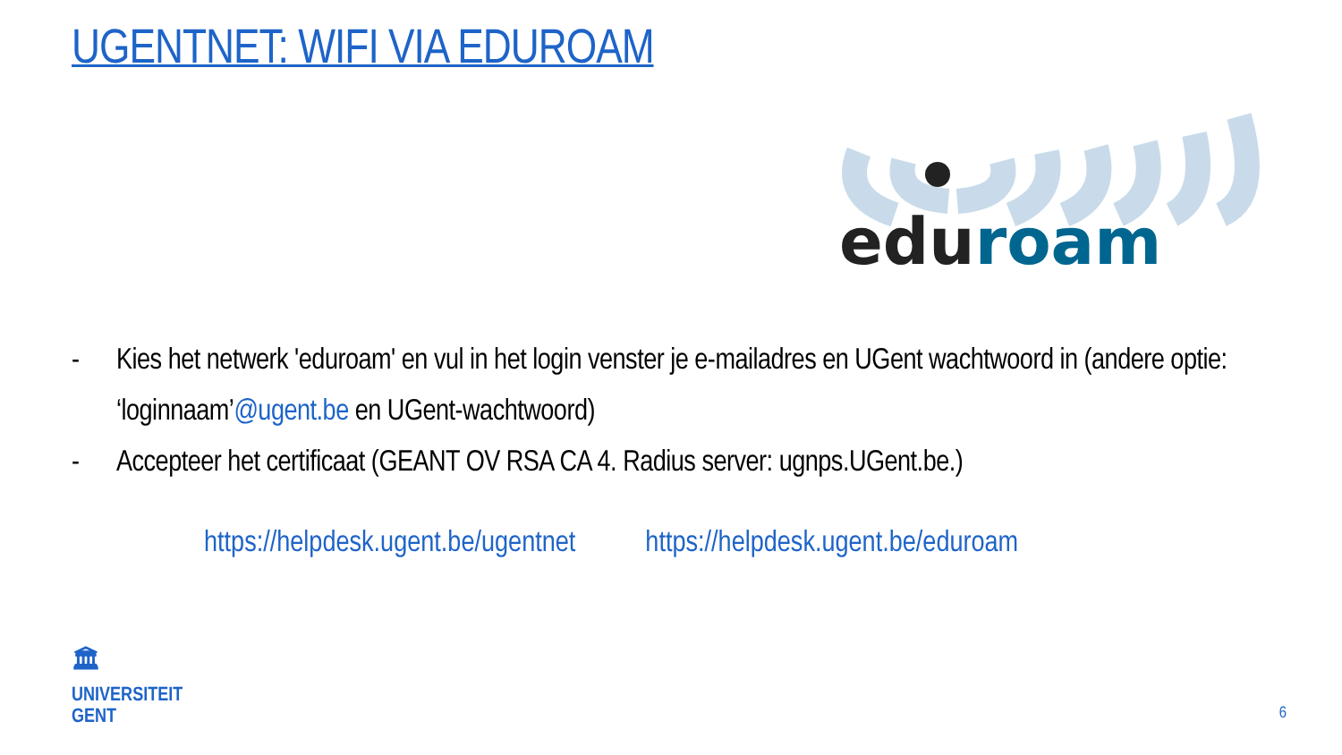UGENTNET: WIFI VIA EDUROAM
eduroam
- Kies het netwerk 'eduroam' en vul in het login venster je e-mailadres en UGent wachtwoord in (andere optie: ‘loginnaam’@ugent.be en UGent-wachtwoord)
- Accepteer het certificaat (GEANT OV RSA CA 4. Radius server: ugnps.UGent.be.)
https://helpdesk.ugent.be/ugentnet https://helpdesk.ugent.be/eduroam
🏛
UNIVERSITEIT
GENT
6